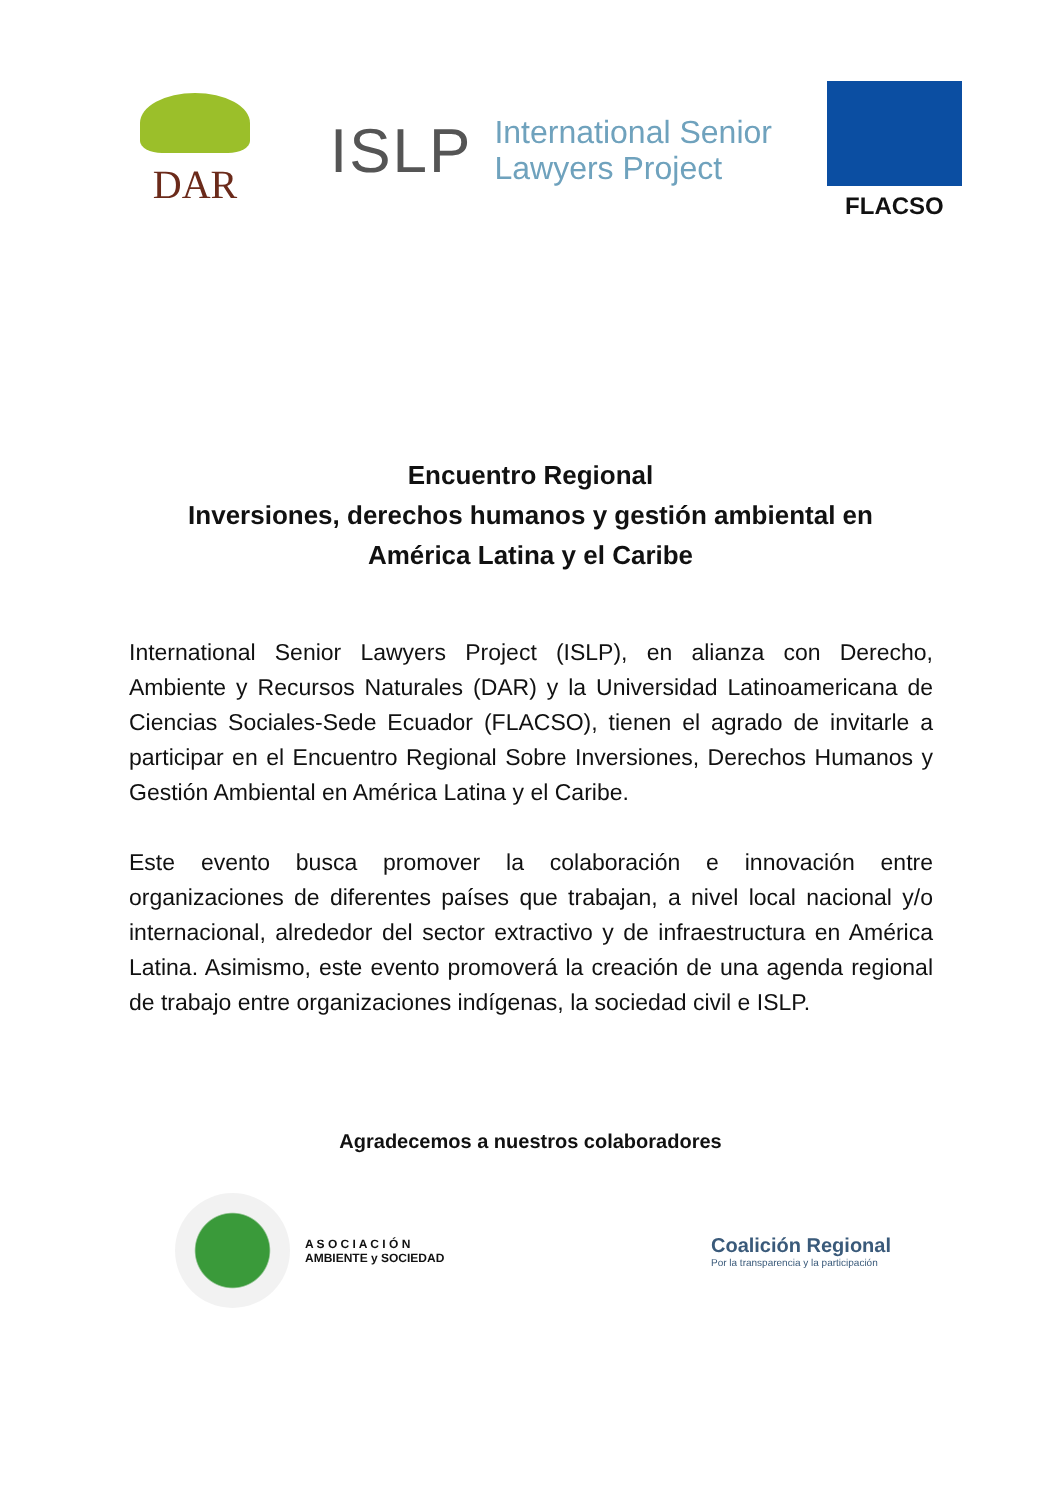DAR
ISLP International Senior
Lawyers Project
FLACSO
Encuentro Regional
Inversiones, derechos humanos y gestión ambiental en
América Latina y el Caribe
International Senior Lawyers Project (ISLP), en alianza con Derecho, Ambiente y Recursos Naturales (DAR) y la Universidad Latinoamericana de Ciencias Sociales-Sede Ecuador (FLACSO), tienen el agrado de invitarle a participar en el Encuentro Regional Sobre Inversiones, Derechos Humanos y Gestión Ambiental en América Latina y el Caribe.
Este evento busca promover la colaboración e innovación entre organizaciones de diferentes países que trabajan, a nivel local nacional y/o internacional, alrededor del sector extractivo y de infraestructura en América Latina. Asimismo, este evento promoverá la creación de una agenda regional de trabajo entre organizaciones indígenas, la sociedad civil e ISLP.
Agradecemos a nuestros colaboradores
A S O C I A C I Ó N
AMBIENTE y SOCIEDAD
Coalición Regional
Por la transparencia y la participación